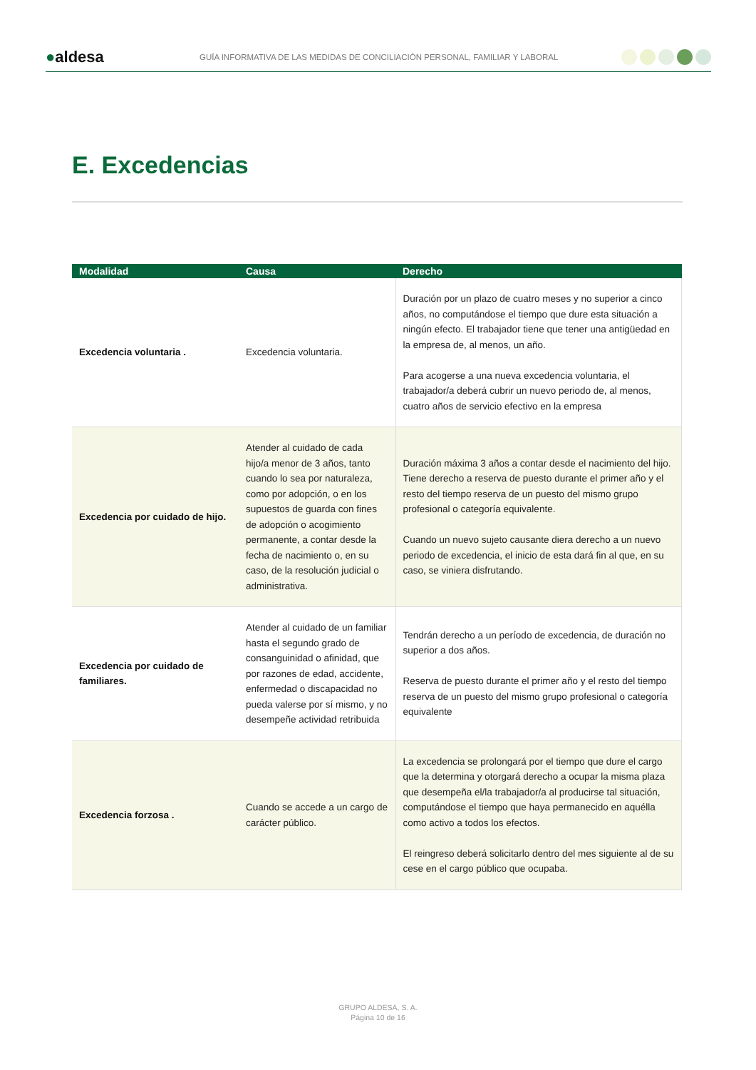●aldesa
GUÍA INFORMATIVA DE LAS MEDIDAS DE CONCILIACIÓN PERSONAL, FAMILIAR Y LABORAL
E. Excedencias
| Modalidad | Causa | Derecho |
| --- | --- | --- |
| Excedencia voluntaria . | Excedencia voluntaria. | Duración por un plazo de cuatro meses y no superior a cinco años, no computándose el tiempo que dure esta situación a ningún efecto. El trabajador tiene que tener una antigüedad en la empresa de, al menos, un año. Para acogerse a una nueva excedencia voluntaria, el trabajador/a deberá cubrir un nuevo periodo de, al menos, cuatro años de servicio efectivo en la empresa |
| Excedencia por cuidado de hijo. | Atender al cuidado de cada hijo/a menor de 3 años, tanto cuando lo sea por naturaleza, como por adopción, o en los supuestos de guarda con fines de adopción o acogimiento permanente, a contar desde la fecha de nacimiento o, en su caso, de la resolución judicial o administrativa. | Duración máxima 3 años a contar desde el nacimiento del hijo. Tiene derecho a reserva de puesto durante el primer año y el resto del tiempo reserva de un puesto del mismo grupo profesional o categoría equivalente. Cuando un nuevo sujeto causante diera derecho a un nuevo periodo de excedencia, el inicio de esta dará fin al que, en su caso, se viniera disfrutando. |
| Excedencia por cuidado de familiares. | Atender al cuidado de un familiar hasta el segundo grado de consanguinidad o afinidad, que por razones de edad, accidente, enfermedad o discapacidad no pueda valerse por sí mismo, y no desempeñe actividad retribuida | Tendrán derecho a un período de excedencia, de duración no superior a dos años. Reserva de puesto durante el primer año y el resto del tiempo reserva de un puesto del mismo grupo profesional o categoría equivalente |
| Excedencia forzosa . | Cuando se accede a un cargo de carácter público. | La excedencia se prolongará por el tiempo que dure el cargo que la determina y otorgará derecho a ocupar la misma plaza que desempeña el/la trabajador/a al producirse tal situación, computándose el tiempo que haya permanecido en aquélla como activo a todos los efectos. El reingreso deberá solicitarlo dentro del mes siguiente al de su cese en el cargo público que ocupaba. |
GRUPO ALDESA, S. A.
Página 10 de 16